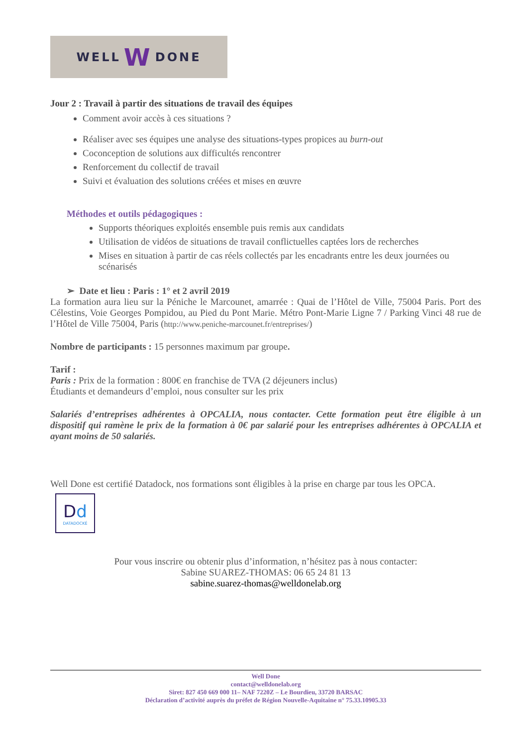WELL W DONE
Jour 2 : Travail à partir des situations de travail des équipes
Comment avoir accès à ces situations ?
Réaliser avec ses équipes une analyse des situations-types propices au burn-out
Coconception de solutions aux difficultés rencontrer
Renforcement du collectif de travail
Suivi et évaluation des solutions créées et mises en œuvre
Méthodes et outils pédagogiques :
Supports théoriques exploités ensemble puis remis aux candidats
Utilisation de vidéos de situations de travail conflictuelles captées lors de recherches
Mises en situation à partir de cas réels collectés par les encadrants entre les deux journées ou scénarisés
➢ Date et lieu : Paris : 1° et 2 avril 2019
La formation aura lieu sur la Péniche le Marcounet, amarrée : Quai de l’Hôtel de Ville, 75004 Paris. Port des Célestins, Voie Georges Pompidou, au Pied du Pont Marie. Métro Pont-Marie Ligne 7 / Parking Vinci 48 rue de l’Hôtel de Ville 75004, Paris (http://www.peniche-marcounet.fr/entreprises/)
Nombre de participants : 15 personnes maximum par groupe.
Tarif :
Paris : Prix de la formation : 800€ en franchise de TVA (2 déjeuners inclus)
Étudiants et demandeurs d’emploi, nous consulter sur les prix
Salariés d’entreprises adhérentes à OPCALIA, nous contacter. Cette formation peut être éligible à un dispositif qui ramène le prix de la formation à 0€ par salarié pour les entreprises adhérentes à OPCALIA et ayant moins de 50 salariés.
Well Done est certifié Datadock, nos formations sont éligibles à la prise en charge par tous les OPCA.
Dd
DATADOCKÉ
Pour vous inscrire ou obtenir plus d’information, n’hésitez pas à nous contacter:
Sabine SUAREZ-THOMAS: 06 65 24 81 13
sabine.suarez-thomas@welldonelab.org
Well Done
contact@welldonelab.org
Siret: 827 450 669 000 11– NAF 7220Z – Le Bourdieu, 33720 BARSAC
Déclaration d’activité auprès du préfet de Région Nouvelle-Aquitaine n° 75.33.10905.33